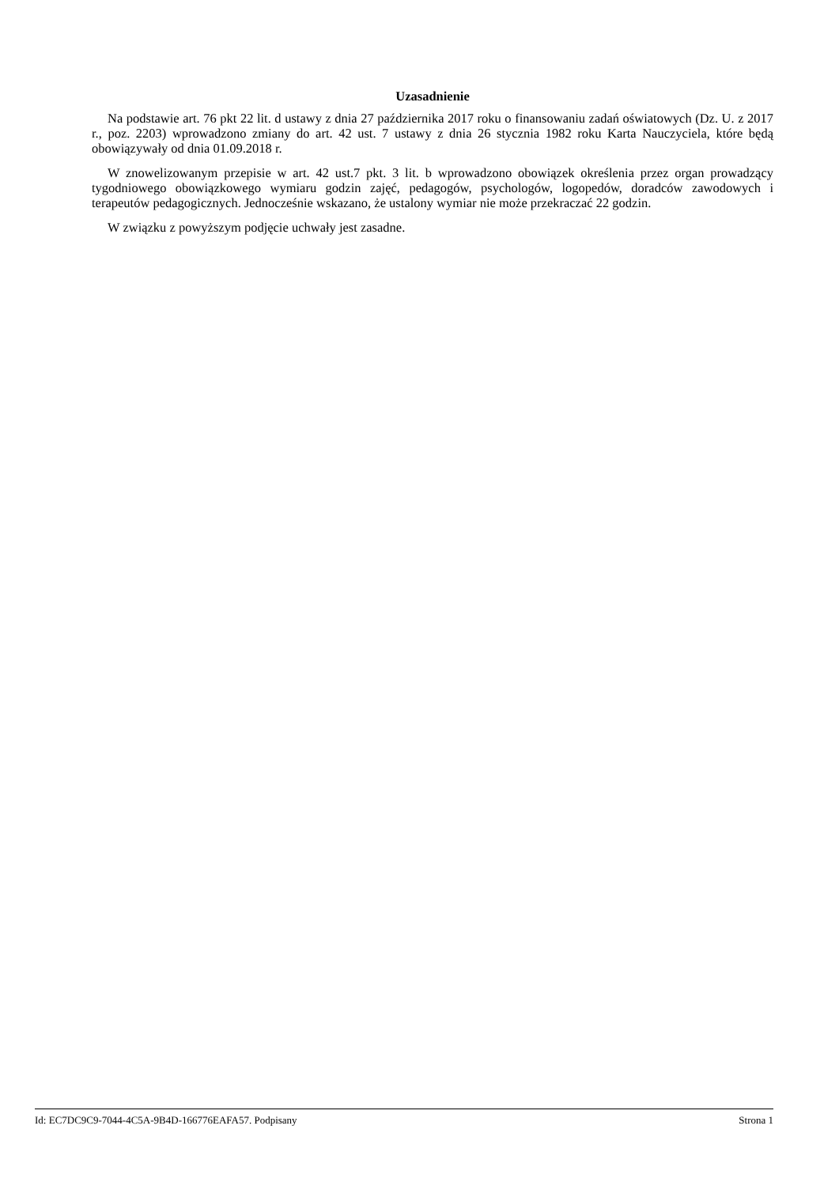Uzasadnienie
Na podstawie art. 76 pkt 22 lit. d ustawy z dnia 27 października 2017 roku o finansowaniu zadań oświatowych (Dz. U. z 2017 r., poz. 2203) wprowadzono zmiany do art. 42 ust. 7 ustawy z dnia 26 stycznia 1982 roku Karta Nauczyciela, które będą obowiązywały od dnia 01.09.2018 r.
W znowelizowanym przepisie w art. 42 ust.7 pkt. 3 lit. b wprowadzono obowiązek określenia przez organ prowadzący tygodniowego obowiązkowego wymiaru godzin zajęć, pedagogów, psychologów, logopedów, doradców zawodowych i terapeutów pedagogicznych. Jednocześnie wskazano, że ustalony wymiar nie może przekraczać 22 godzin.
W związku z powyższym podjęcie uchwały jest zasadne.
Id: EC7DC9C9-7044-4C5A-9B4D-166776EAFA57. Podpisany Strona 1